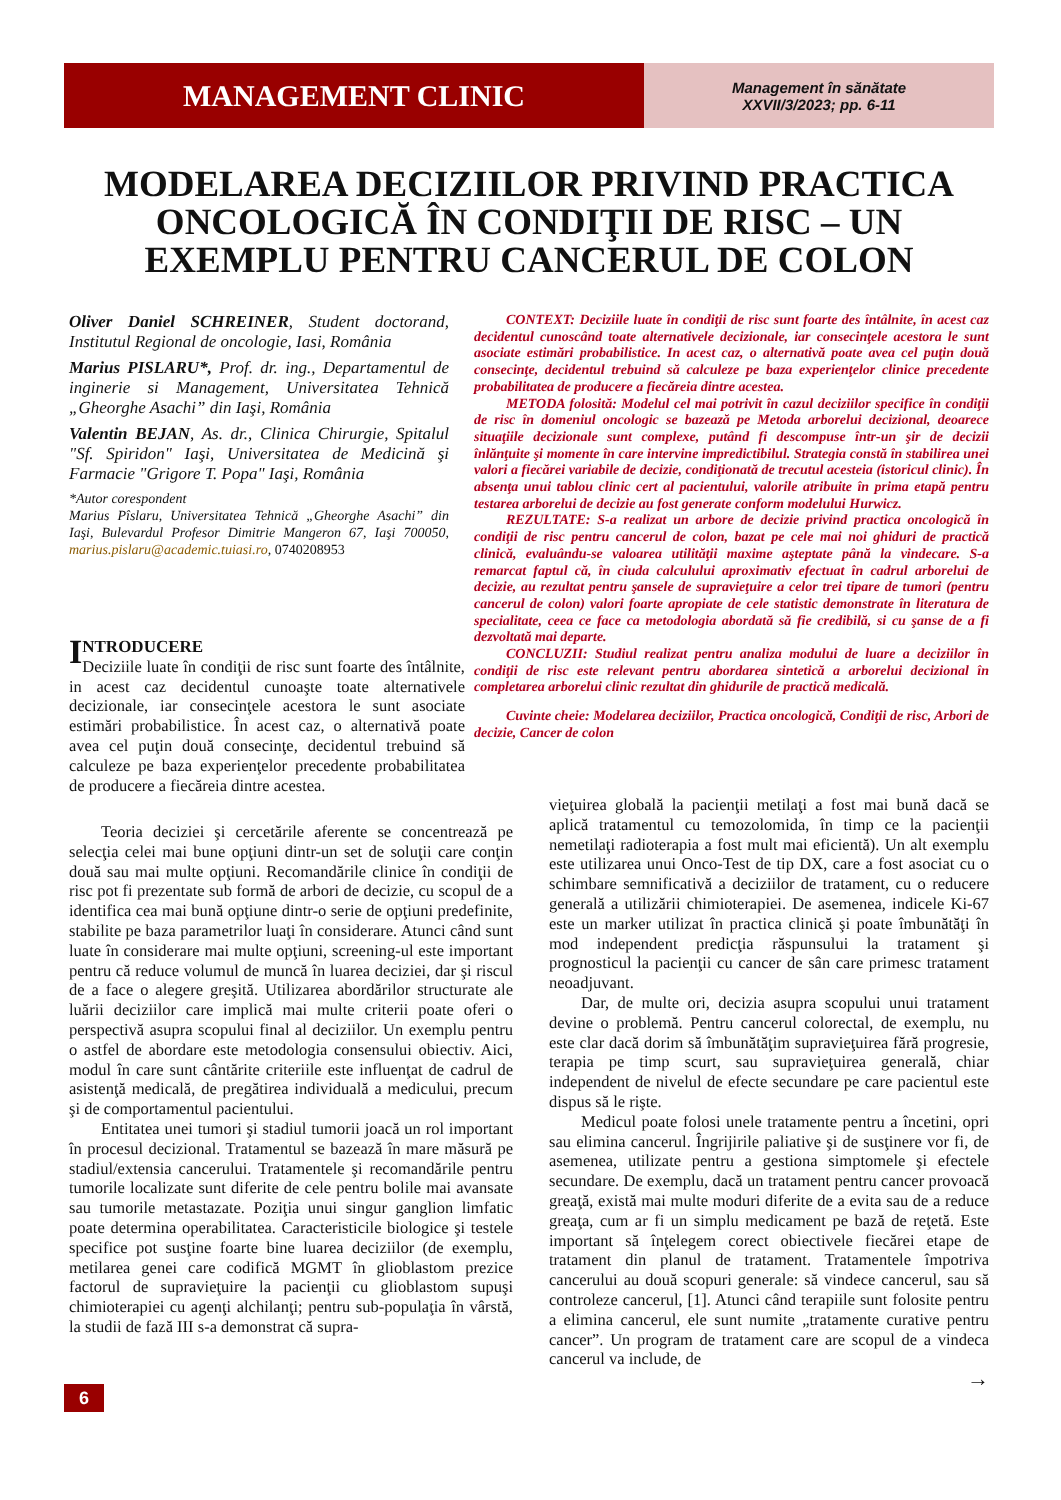MANAGEMENT CLINIC
Management în sănătate
XXVII/3/2023; pp. 6-11
MODELAREA DECIZIILOR PRIVIND PRACTICA ONCOLOGICĂ ÎN CONDIŢII DE RISC – UN EXEMPLU PENTRU CANCERUL DE COLON
Oliver Daniel SCHREINER, Student doctorand, Institutul Regional de oncologie, Iasi, România
Marius PISLARU*, Prof. dr. ing., Departamentul de inginerie si Management, Universitatea Tehnică „Gheorghe Asachi” din Iaşi, România
Valentin BEJAN, As. dr., Clinica Chirurgie, Spitalul "Sf. Spiridon" Iaşi, Universitatea de Medicină şi Farmacie "Grigore T. Popa" Iaşi, România
*Autor corespondent
Marius Pîslaru, Universitatea Tehnică „Gheorghe Asachi” din Iaşi, Bulevardul Profesor Dimitrie Mangeron 67, Iaşi 700050, marius.pislaru@academic.tuiasi.ro, 0740208953
CONTEXT: Deciziile luate în condiţii de risc sunt foarte des întâlnite, în acest caz decidentul cunoscând toate alternativele decizionale, iar consecinţele acestora le sunt asociate estimări probabilistice. In acest caz, o alternativă poate avea cel puţin două consecinţe, decidentul trebuind să calculeze pe baza experienţelor clinice precedente probabilitatea de producere a fiecăreia dintre acestea.
METODA folosită: Modelul cel mai potrivit în cazul deciziilor specifice în condiţii de risc în domeniul oncologic se bazează pe Metoda arborelui decizional, deoarece situaţiile decizionale sunt complexe, putând fi descompuse într-un şir de decizii înlănţuite şi momente în care intervine impredictibilul. Strategia constă în stabilirea unei valori a fiecărei variabile de decizie, condiţionată de trecutul acesteia (istoricul clinic). În absenţa unui tablou clinic cert al pacientului, valorile atribuite în prima etapă pentru testarea arborelui de decizie au fost generate conform modelului Hurwicz.
REZULTATE: S-a realizat un arbore de decizie privind practica oncologică în condiţii de risc pentru cancerul de colon, bazat pe cele mai noi ghiduri de practică clinică, evaluându-se valoarea utilităţii maxime aşteptate până la vindecare. S-a remarcat faptul că, în ciuda calculului aproximativ efectuat în cadrul arborelui de decizie, au rezultat pentru şansele de supravieţuire a celor trei tipare de tumori (pentru cancerul de colon) valori foarte apropiate de cele statistic demonstrate în literatura de specialitate, ceea ce face ca metodologia abordată să fie credibilă, si cu şanse de a fi dezvoltată mai departe.
CONCLUZII: Studiul realizat pentru analiza modului de luare a deciziilor în condiţii de risc este relevant pentru abordarea sintetică a arborelui decizional în completarea arborelui clinic rezultat din ghidurile de practică medicală.
Cuvinte cheie: Modelarea deciziilor, Practica oncologică, Condiţii de risc, Arbori de decizie, Cancer de colon
INTRODUCERE
Deciziile luate în condiţii de risc sunt foarte des întâlnite, in acest caz decidentul cunoaşte toate alternativele decizionale, iar consecinţele acestora le sunt asociate estimări probabilistice. În acest caz, o alternativă poate avea cel puţin două consecinţe, decidentul trebuind să calculeze pe baza experienţelor precedente probabilitatea de producere a fiecăreia dintre acestea.
Teoria deciziei şi cercetările aferente se concentrează pe selecţia celei mai bune opţiuni dintr-un set de soluţii care conţin două sau mai multe opţiuni. Recomandările clinice în condiţii de risc pot fi prezentate sub formă de arbori de decizie, cu scopul de a identifica cea mai bună opţiune dintr-o serie de opţiuni predefinite, stabilite pe baza parametrilor luaţi în considerare. Atunci când sunt luate în considerare mai multe opţiuni, screening-ul este important pentru că reduce volumul de muncă în luarea deciziei, dar şi riscul de a face o alegere greşită. Utilizarea abordărilor structurate ale luării deciziilor care implică mai multe criterii poate oferi o perspectivă asupra scopului final al deciziilor. Un exemplu pentru o astfel de abordare este metodologia consensului obiectiv. Aici, modul în care sunt cântărite criteriile este influenţat de cadrul de asistenţă medicală, de pregătirea individuală a medicului, precum şi de comportamentul pacientului.
Entitatea unei tumori şi stadiul tumorii joacă un rol important în procesul decizional. Tratamentul se bazează în mare măsură pe stadiul/extensia cancerului. Tratamentele şi recomandările pentru tumorile localizate sunt diferite de cele pentru bolile mai avansate sau tumorile metastazate. Poziţia unui singur ganglion limfatic poate determina operabilitatea. Caracteristicile biologice şi testele specifice pot susţine foarte bine luarea deciziilor (de exemplu, metilarea genei care codifică MGMT în glioblastom prezice factorul de supravieţuire la pacienţii cu glioblastom supuşi chimioterapiei cu agenţi alchilanţi; pentru sub-populaţia în vârstă, la studii de fază III s-a demonstrat că supra-
vieţuirea globală la pacienţii metilaţi a fost mai bună dacă se aplică tratamentul cu temozolomida, în timp ce la pacienţii nemetilaţi radioterapia a fost mult mai eficientă). Un alt exemplu este utilizarea unui Onco-Test de tip DX, care a fost asociat cu o schimbare semnificativă a deciziilor de tratament, cu o reducere generală a utilizării chimioterapiei. De asemenea, indicele Ki-67 este un marker utilizat în practica clinică şi poate îmbunătăţi în mod independent predicţia răspunsului la tratament şi prognosticul la pacienţii cu cancer de sân care primesc tratament neoadjuvant.
Dar, de multe ori, decizia asupra scopului unui tratament devine o problemă. Pentru cancerul colorectal, de exemplu, nu este clar dacă dorim să îmbunătăţim supravieţuirea fără progresie, terapia pe timp scurt, sau supravieţuirea generală, chiar independent de nivelul de efecte secundare pe care pacientul este dispus să le rişte.
Medicul poate folosi unele tratamente pentru a încetini, opri sau elimina cancerul. Îngrijirile paliative şi de susţinere vor fi, de asemenea, utilizate pentru a gestiona simptomele şi efectele secundare. De exemplu, dacă un tratament pentru cancer provoacă greaţă, există mai multe moduri diferite de a evita sau de a reduce greaţa, cum ar fi un simplu medicament pe bază de reţetă. Este important să înţelegem corect obiectivele fiecărei etape de tratament din planul de tratament. Tratamentele împotriva cancerului au două scopuri generale: să vindece cancerul, sau să controleze cancerul, [1]. Atunci când terapiile sunt folosite pentru a elimina cancerul, ele sunt numite „tratamente curative pentru cancer”. Un program de tratament care are scopul de a vindeca cancerul va include, de
→
6